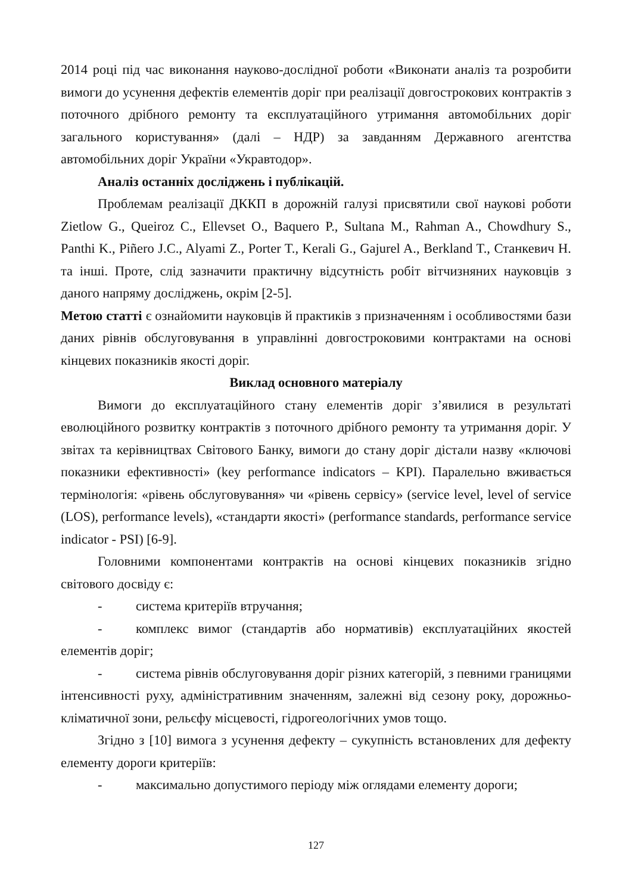2014 році під час виконання науково-дослідної роботи «Виконати аналіз та розробити вимоги до усунення дефектів елементів доріг при реалізації довгострокових контрактів з поточного дрібного ремонту та експлуатаційного утримання автомобільних доріг загального користування» (далі – НДР) за завданням Державного агентства автомобільних доріг України «Укравтодор».
Аналіз останніх досліджень і публікацій.
Проблемам реалізації ДККП в дорожній галузі присвятили свої наукові роботи Zietlow G., Queiroz C., Ellevset O., Baquero P., Sultana M., Rahman A., Chowdhury S., Panthi K., Piñero J.C., Alyami Z., Porter T., Kerali G., Gajurel A., Berkland T., Станкевич Н. та інші. Проте, слід зазначити практичну відсутність робіт вітчизняних науковців з даного напряму досліджень, окрім [2-5].
Метою статті є ознайомити науковців й практиків з призначенням і особливостями бази даних рівнів обслуговування в управлінні довгостроковими контрактами на основі кінцевих показників якості доріг.
Виклад основного матеріалу
Вимоги до експлуатаційного стану елементів доріг з’явилися в результаті еволюційного розвитку контрактів з поточного дрібного ремонту та утримання доріг. У звітах та керівництвах Світового Банку, вимоги до стану доріг дістали назву «ключові показники ефективності» (key performance indicators – KPI). Паралельно вживається термінологія: «рівень обслуговування» чи «рівень сервісу» (service level, level of service (LOS), performance levels), «стандарти якості» (performance standards, performance service indicator - PSI) [6-9].
Головними компонентами контрактів на основі кінцевих показників згідно світового досвіду є:
- система критеріїв втручання;
- комплекс вимог (стандартів або нормативів) експлуатаційних якостей елементів доріг;
- система рівнів обслуговування доріг різних категорій, з певними границями інтенсивності руху, адміністративним значенням, залежні від сезону року, дорожньо-кліматичної зони, рельєфу місцевості, гідрогеологічних умов тощо.
Згідно з [10] вимога з усунення дефекту – сукупність встановлених для дефекту елементу дороги критеріїв:
- максимально допустимого періоду між оглядами елементу дороги;
127